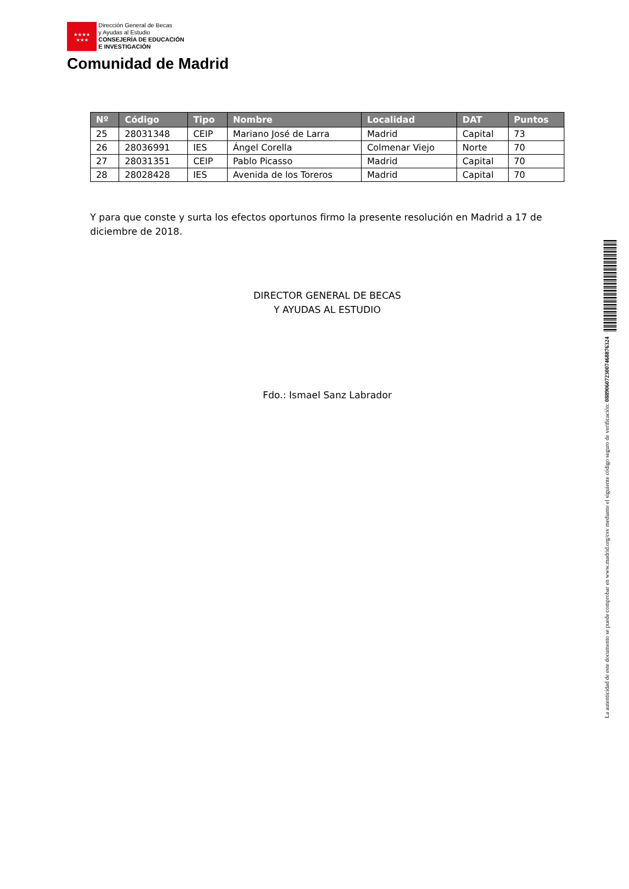★★★★
★★★ Dirección General de Becas
y Ayudas al Estudio
CONSEJERÍA DE EDUCACIÓN
E INVESTIGACIÓN
Comunidad de Madrid
| Nº | Código | Tipo | Nombre | Localidad | DAT | Puntos |
| --- | --- | --- | --- | --- | --- | --- |
| 25 | 28031348 | CEIP | Mariano José de Larra | Madrid | Capital | 73 |
| 26 | 28036991 | IES | Ángel Corella | Colmenar Viejo | Norte | 70 |
| 27 | 28031351 | CEIP | Pablo Picasso | Madrid | Capital | 70 |
| 28 | 28028428 | IES | Avenida de los Toreros | Madrid | Capital | 70 |
Y para que conste y surta los efectos oportunos firmo la presente resolución en Madrid a 17 de diciembre de 2018.
DIRECTOR GENERAL DE BECAS
Y AYUDAS AL ESTUDIO
Fdo.: Ismael Sanz Labrador
La autenticidad de este documento se puede comprobar en www.madrid.org/csv mediante el siguiente código seguro de verificación: 0889060723007468876324